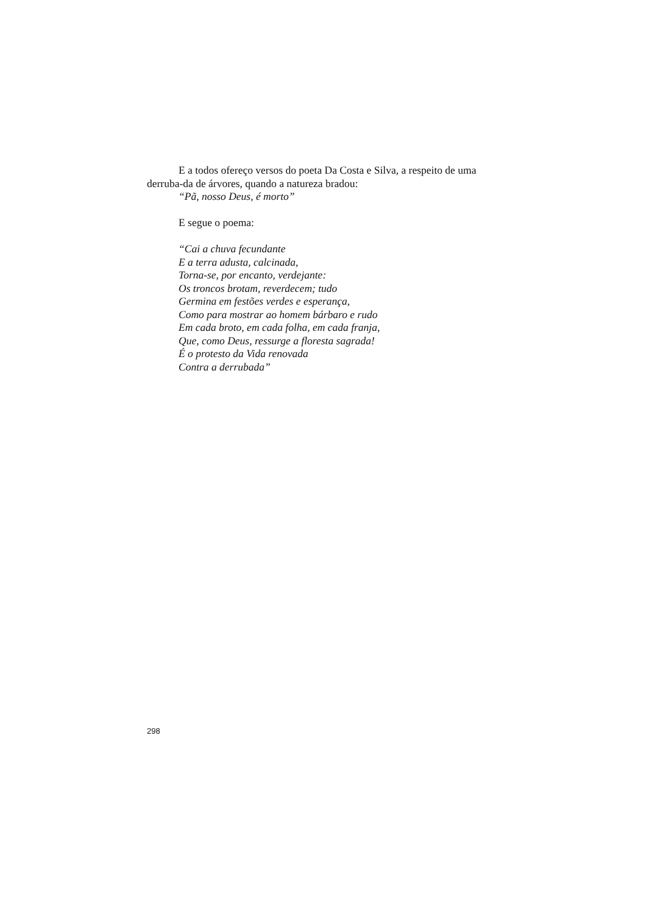E a todos ofereço versos do poeta Da Costa e Silva, a respeito de uma derruba-da de árvores, quando a natureza bradou:
“Pã, nosso Deus, é morto”
E segue o poema:
“Cai a chuva fecundante
E a terra adusta, calcinada,
Torna-se, por encanto, verdejante:
Os troncos brotam, reverdecem; tudo
Germina em festões verdes e esperança,
Como para mostrar ao homem bárbaro e rudo
Em cada broto, em cada folha, em cada franja,
Que, como Deus, ressurge a floresta sagrada!
É o protesto da Vida renovada
Contra a derrubada”
298